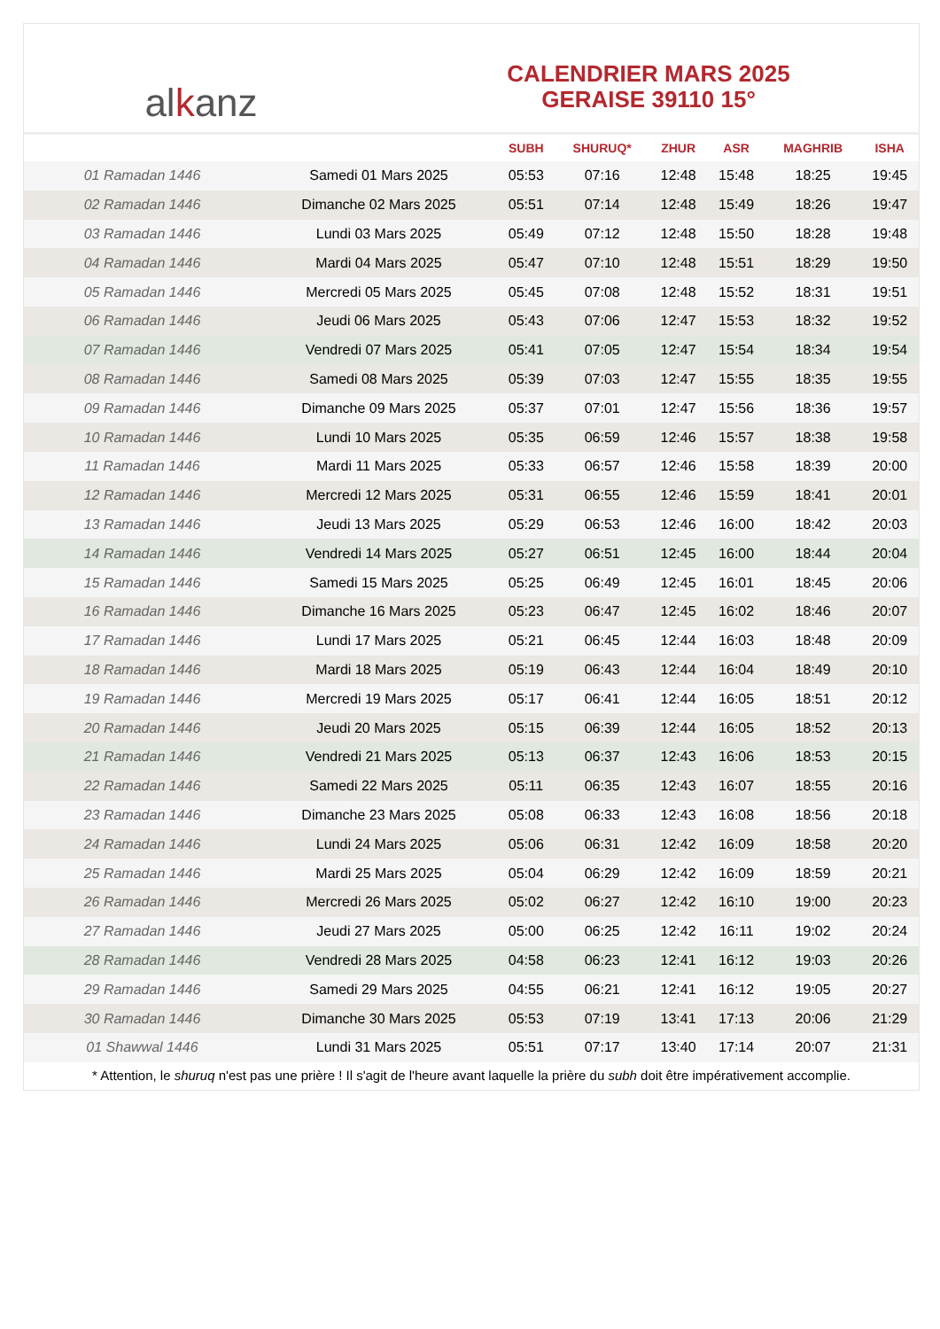al k anz
CALENDRIER MARS 2025
GERAISE 39110 15°
| | | SUBH | SHURUQ* | ZHUR | ASR | MAGHRIB | ISHA |
| --- | --- | --- | --- | --- | --- | --- | --- |
| 01 Ramadan 1446 | Samedi 01 Mars 2025 | 05:53 | 07:16 | 12:48 | 15:48 | 18:25 | 19:45 |
| 02 Ramadan 1446 | Dimanche 02 Mars 2025 | 05:51 | 07:14 | 12:48 | 15:49 | 18:26 | 19:47 |
| 03 Ramadan 1446 | Lundi 03 Mars 2025 | 05:49 | 07:12 | 12:48 | 15:50 | 18:28 | 19:48 |
| 04 Ramadan 1446 | Mardi 04 Mars 2025 | 05:47 | 07:10 | 12:48 | 15:51 | 18:29 | 19:50 |
| 05 Ramadan 1446 | Mercredi 05 Mars 2025 | 05:45 | 07:08 | 12:48 | 15:52 | 18:31 | 19:51 |
| 06 Ramadan 1446 | Jeudi 06 Mars 2025 | 05:43 | 07:06 | 12:47 | 15:53 | 18:32 | 19:52 |
| 07 Ramadan 1446 | Vendredi 07 Mars 2025 | 05:41 | 07:05 | 12:47 | 15:54 | 18:34 | 19:54 |
| 08 Ramadan 1446 | Samedi 08 Mars 2025 | 05:39 | 07:03 | 12:47 | 15:55 | 18:35 | 19:55 |
| 09 Ramadan 1446 | Dimanche 09 Mars 2025 | 05:37 | 07:01 | 12:47 | 15:56 | 18:36 | 19:57 |
| 10 Ramadan 1446 | Lundi 10 Mars 2025 | 05:35 | 06:59 | 12:46 | 15:57 | 18:38 | 19:58 |
| 11 Ramadan 1446 | Mardi 11 Mars 2025 | 05:33 | 06:57 | 12:46 | 15:58 | 18:39 | 20:00 |
| 12 Ramadan 1446 | Mercredi 12 Mars 2025 | 05:31 | 06:55 | 12:46 | 15:59 | 18:41 | 20:01 |
| 13 Ramadan 1446 | Jeudi 13 Mars 2025 | 05:29 | 06:53 | 12:46 | 16:00 | 18:42 | 20:03 |
| 14 Ramadan 1446 | Vendredi 14 Mars 2025 | 05:27 | 06:51 | 12:45 | 16:00 | 18:44 | 20:04 |
| 15 Ramadan 1446 | Samedi 15 Mars 2025 | 05:25 | 06:49 | 12:45 | 16:01 | 18:45 | 20:06 |
| 16 Ramadan 1446 | Dimanche 16 Mars 2025 | 05:23 | 06:47 | 12:45 | 16:02 | 18:46 | 20:07 |
| 17 Ramadan 1446 | Lundi 17 Mars 2025 | 05:21 | 06:45 | 12:44 | 16:03 | 18:48 | 20:09 |
| 18 Ramadan 1446 | Mardi 18 Mars 2025 | 05:19 | 06:43 | 12:44 | 16:04 | 18:49 | 20:10 |
| 19 Ramadan 1446 | Mercredi 19 Mars 2025 | 05:17 | 06:41 | 12:44 | 16:05 | 18:51 | 20:12 |
| 20 Ramadan 1446 | Jeudi 20 Mars 2025 | 05:15 | 06:39 | 12:44 | 16:05 | 18:52 | 20:13 |
| 21 Ramadan 1446 | Vendredi 21 Mars 2025 | 05:13 | 06:37 | 12:43 | 16:06 | 18:53 | 20:15 |
| 22 Ramadan 1446 | Samedi 22 Mars 2025 | 05:11 | 06:35 | 12:43 | 16:07 | 18:55 | 20:16 |
| 23 Ramadan 1446 | Dimanche 23 Mars 2025 | 05:08 | 06:33 | 12:43 | 16:08 | 18:56 | 20:18 |
| 24 Ramadan 1446 | Lundi 24 Mars 2025 | 05:06 | 06:31 | 12:42 | 16:09 | 18:58 | 20:20 |
| 25 Ramadan 1446 | Mardi 25 Mars 2025 | 05:04 | 06:29 | 12:42 | 16:09 | 18:59 | 20:21 |
| 26 Ramadan 1446 | Mercredi 26 Mars 2025 | 05:02 | 06:27 | 12:42 | 16:10 | 19:00 | 20:23 |
| 27 Ramadan 1446 | Jeudi 27 Mars 2025 | 05:00 | 06:25 | 12:42 | 16:11 | 19:02 | 20:24 |
| 28 Ramadan 1446 | Vendredi 28 Mars 2025 | 04:58 | 06:23 | 12:41 | 16:12 | 19:03 | 20:26 |
| 29 Ramadan 1446 | Samedi 29 Mars 2025 | 04:55 | 06:21 | 12:41 | 16:12 | 19:05 | 20:27 |
| 30 Ramadan 1446 | Dimanche 30 Mars 2025 | 05:53 | 07:19 | 13:41 | 17:13 | 20:06 | 21:29 |
| 01 Shawwal 1446 | Lundi 31 Mars 2025 | 05:51 | 07:17 | 13:40 | 17:14 | 20:07 | 21:31 |
* Attention, le shuruq n'est pas une prière ! Il s'agit de l'heure avant laquelle la prière du subh doit être impérativement accomplie.